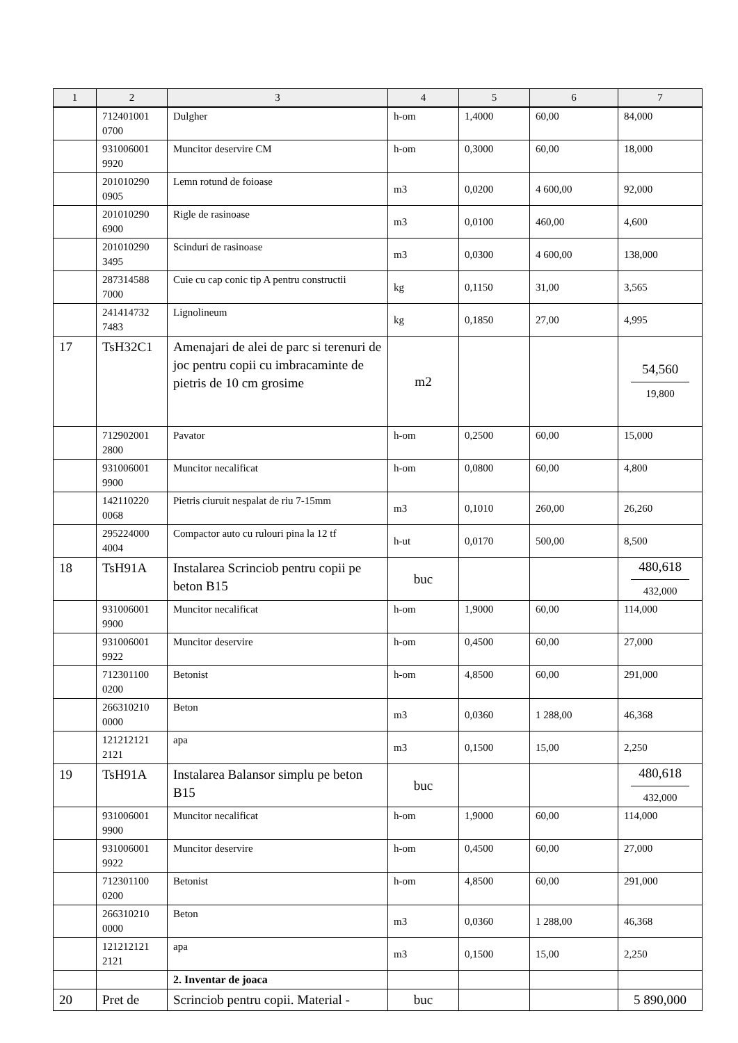| 1 | 2 | 3 | 4 | 5 | 6 | 7 |
| --- | --- | --- | --- | --- | --- | --- |
| | 712401001 0700 | Dulgher | h-om | 1,4000 | 60,00 | 84,000 |
| | 931006001 9920 | Muncitor deservire CM | h-om | 0,3000 | 60,00 | 18,000 |
| | 201010290 0905 | Lemn rotund de foioase | m3 | 0,0200 | 4 600,00 | 92,000 |
| | 201010290 6900 | Rigle de rasinoase | m3 | 0,0100 | 460,00 | 4,600 |
| | 201010290 3495 | Scinduri de rasinoase | m3 | 0,0300 | 4 600,00 | 138,000 |
| | 287314588 7000 | Cuie cu cap conic tip A pentru constructii | kg | 0,1150 | 31,00 | 3,565 |
| | 241414732 7483 | Lignolineum | kg | 0,1850 | 27,00 | 4,995 |
| 17 | TsH32C1 | Amenajari de alei de parc si terenuri de joc pentru copii cu imbracaminte de pietris de 10 cm grosime | m2 | | | 54,560 19,800 |
| | 712902001 2800 | Pavator | h-om | 0,2500 | 60,00 | 15,000 |
| | 931006001 9900 | Muncitor necalificat | h-om | 0,0800 | 60,00 | 4,800 |
| | 142110220 0068 | Pietris ciuruit nespalat de riu 7-15mm | m3 | 0,1010 | 260,00 | 26,260 |
| | 295224000 4004 | Compactor auto cu rulouri pina la 12 tf | h-ut | 0,0170 | 500,00 | 8,500 |
| 18 | TsH91A | Instalarea Scrinciob pentru copii pe beton B15 | buc | | | 480,618 432,000 |
| | 931006001 9900 | Muncitor necalificat | h-om | 1,9000 | 60,00 | 114,000 |
| | 931006001 9922 | Muncitor deservire | h-om | 0,4500 | 60,00 | 27,000 |
| | 712301100 0200 | Betonist | h-om | 4,8500 | 60,00 | 291,000 |
| | 266310210 0000 | Beton | m3 | 0,0360 | 1 288,00 | 46,368 |
| | 121212121 2121 | apa | m3 | 0,1500 | 15,00 | 2,250 |
| 19 | TsH91A | Instalarea Balansor simplu pe beton B15 | buc | | | 480,618 432,000 |
| | 931006001 9900 | Muncitor necalificat | h-om | 1,9000 | 60,00 | 114,000 |
| | 931006001 9922 | Muncitor deservire | h-om | 0,4500 | 60,00 | 27,000 |
| | 712301100 0200 | Betonist | h-om | 4,8500 | 60,00 | 291,000 |
| | 266310210 0000 | Beton | m3 | 0,0360 | 1 288,00 | 46,368 |
| | 121212121 2121 | apa | m3 | 0,1500 | 15,00 | 2,250 |
| | | 2. Inventar de joaca | | | | |
| 20 | Pret de | Scrinciob pentru copii. Material - | buc | | | 5 890,000 |